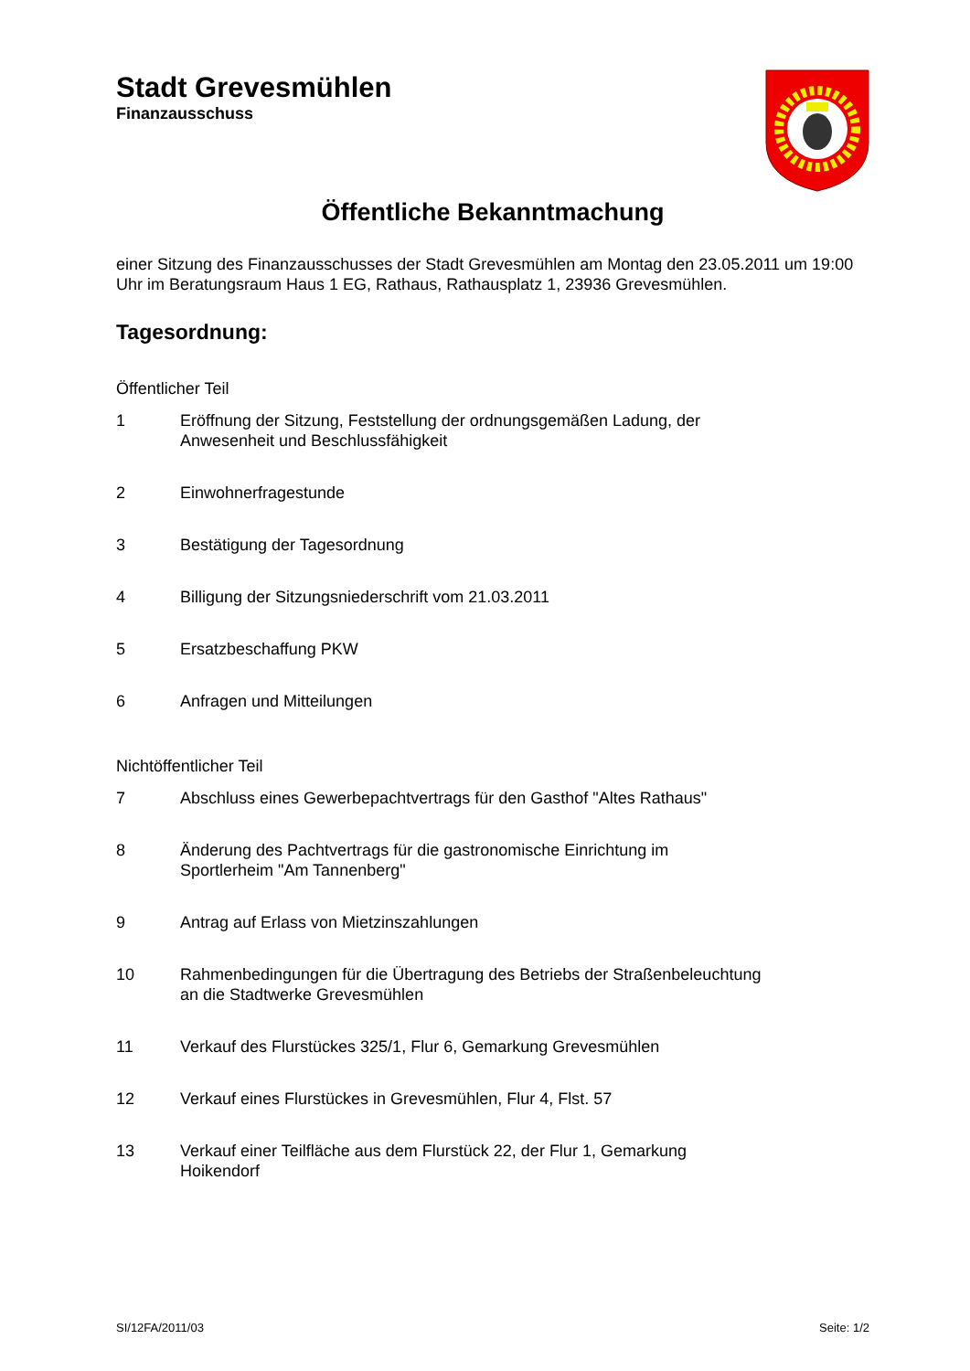Stadt Grevesmühlen
Finanzausschuss
Öffentliche Bekanntmachung
einer Sitzung des Finanzausschusses der Stadt Grevesmühlen am Montag den 23.05.2011 um 19:00 Uhr im Beratungsraum Haus 1 EG, Rathaus, Rathausplatz 1, 23936 Grevesmühlen.
Tagesordnung:
Öffentlicher Teil
1 Eröffnung der Sitzung, Feststellung der ordnungsgemäßen Ladung, der Anwesenheit und Beschlussfähigkeit
2 Einwohnerfragestunde
3 Bestätigung der Tagesordnung
4 Billigung der Sitzungsniederschrift vom 21.03.2011
5 Ersatzbeschaffung PKW
6 Anfragen und Mitteilungen
Nichtöffentlicher Teil
7 Abschluss eines Gewerbepachtvertrags für den Gasthof "Altes Rathaus"
8 Änderung des Pachtvertrags für die gastronomische Einrichtung im Sportlerheim "Am Tannenberg"
9 Antrag auf Erlass von Mietzinszahlungen
10 Rahmenbedingungen für die Übertragung des Betriebs der Straßenbeleuchtung an die Stadtwerke Grevesmühlen
11 Verkauf des Flurstückes 325/1, Flur 6, Gemarkung Grevesmühlen
12 Verkauf eines Flurstückes in Grevesmühlen, Flur 4, Flst. 57
13 Verkauf einer Teilfläche aus dem Flurstück 22, der Flur 1, Gemarkung Hoikendorf
SI/12FA/2011/03 Seite: 1/2